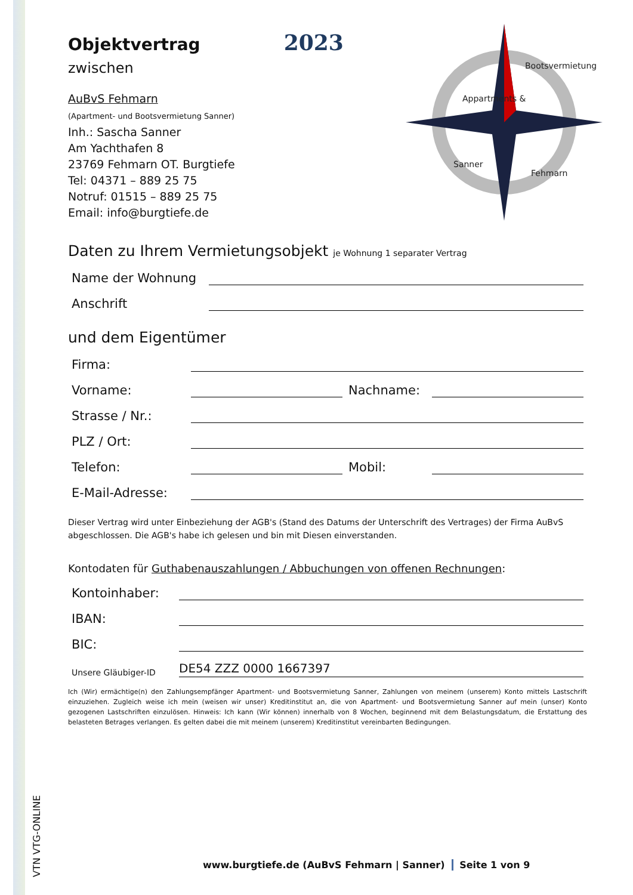Appartments &
Bootsvermietung
Sanner
Fehmarn
Objektvertrag
2023
zwischen
AuBvS Fehmarn
(Apartment- und Bootsvermietung Sanner)
Inh.: Sascha Sanner
Am Yachthafen 8
23769 Fehmarn OT. Burgtiefe
Tel: 04371 – 889 25 75
Notruf: 01515 – 889 25 75
Email: info@burgtiefe.de
Daten zu Ihrem Vermietungsobjekt je Wohnung 1 separater Vertrag
Name der Wohnung
Anschrift
und dem Eigentümer
Firma:
Vorname: Nachname:
Strasse / Nr.:
PLZ / Ort:
Telefon: Mobil:
E-Mail-Adresse:
Dieser Vertrag wird unter Einbeziehung der AGB's (Stand des Datums der Unterschrift des Vertrages) der Firma AuBvS abgeschlossen. Die AGB's habe ich gelesen und bin mit Diesen einverstanden.
Kontodaten für Guthabenauszahlungen / Abbuchungen von offenen Rechnungen:
Kontoinhaber:
IBAN:
BIC:
Unsere Gläubiger-ID DE54 ZZZ 0000 1667397
Ich (Wir) ermächtige(n) den Zahlungsempfänger Apartment- und Bootsvermietung Sanner, Zahlungen von meinem (unserem) Konto mittels Lastschrift einzuziehen. Zugleich weise ich mein (weisen wir unser) Kreditinstitut an, die von Apartment- und Bootsvermietung Sanner auf mein (unser) Konto gezogenen Lastschriften einzulösen. Hinweis: Ich kann (Wir können) innerhalb von 8 Wochen, beginnend mit dem Belastungsdatum, die Erstattung des belasteten Betrages verlangen. Es gelten dabei die mit meinem (unserem) Kreditinstitut vereinbarten Bedingungen.
VTN VTG-ONLINE
www.burgtiefe.de (AuBvS Fehmarn | Sanner) Seite 1 von 9